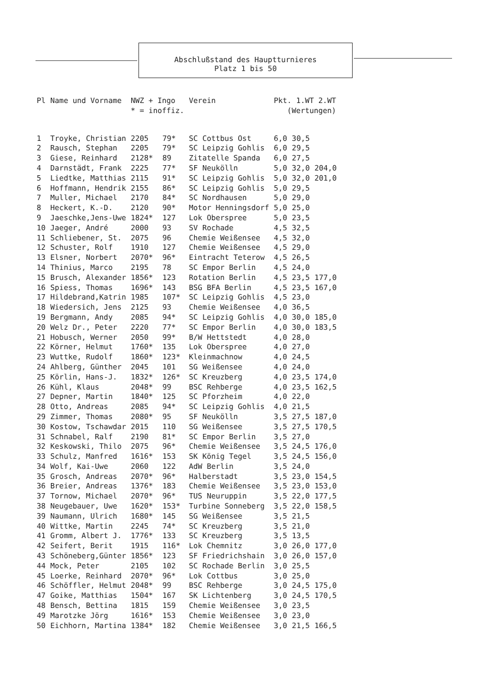Abschlußstand des Hauptturnieres
Platz 1 bis 50
| Pl | Name und Vorname | NWZ + Ingo * = inoffiz. | | Verein | Pkt. 1.WT 2.WT (Wertungen) | | |
| --- | --- | --- | --- | --- | --- | --- | --- |
| 1 | Troyke, Christian | 2205 | 79* | SC Cottbus Ost | 6,0 | 30,5 | |
| 2 | Rausch, Stephan | 2205 | 79* | SC Leipzig Gohlis | 6,0 | 29,5 | |
| 3 | Giese, Reinhard | 2128* | 89 | Zitatelle Spanda | 6,0 | 27,5 | |
| 4 | Darnstädt, Frank | 2225 | 77* | SF Neukölln | 5,0 | 32,0 | 204,0 |
| 5 | Liedtke, Matthias | 2115 | 91* | SC Leipzig Gohlis | 5,0 | 32,0 | 201,0 |
| 6 | Hoffmann, Hendrik | 2155 | 86* | SC Leipzig Gohlis | 5,0 | 29,5 | |
| 7 | Muller, Michael | 2170 | 84* | SC Nordhausen | 5,0 | 29,0 | |
| 8 | Heckert, K.-D. | 2120 | 90* | Motor Henningsdorf | 5,0 | 25,0 | |
| 9 | Jaeschke,Jens-Uwe | 1824* | 127 | Lok Oberspree | 5,0 | 23,5 | |
| 10 | Jaeger, André | 2000 | 93 | SV Rochade | 4,5 | 32,5 | |
| 11 | Schliebener, St. | 2075 | 96 | Chemie Weißensee | 4,5 | 32,0 | |
| 12 | Schuster, Rolf | 1910 | 127 | Chemie Weißensee | 4,5 | 29,0 | |
| 13 | Elsner, Norbert | 2070* | 96* | Eintracht Teterow | 4,5 | 26,5 | |
| 14 | Thinius, Marco | 2195 | 78 | SC Empor Berlin | 4,5 | 24,0 | |
| 15 | Brusch, Alexander | 1856* | 123 | Rotation Berlin | 4,5 | 23,5 | 177,0 |
| 16 | Spiess, Thomas | 1696* | 143 | BSG BFA Berlin | 4,5 | 23,5 | 167,0 |
| 17 | Hildebrand,Katrin | 1985 | 107* | SC Leipzig Gohlis | 4,5 | 23,0 | |
| 18 | Wiedersich, Jens | 2125 | 93 | Chemie Weißensee | 4,0 | 36,5 | |
| 19 | Bergmann, Andy | 2085 | 94* | SC Leipzig Gohlis | 4,0 | 30,0 | 185,0 |
| 20 | Welz Dr., Peter | 2220 | 77* | SC Empor Berlin | 4,0 | 30,0 | 183,5 |
| 21 | Hobusch, Werner | 2050 | 99* | B/W Hettstedt | 4,0 | 28,0 | |
| 22 | Körner, Helmut | 1760* | 135 | Lok Oberspree | 4,0 | 27,0 | |
| 23 | Wuttke, Rudolf | 1860* | 123* | Kleinmachnow | 4,0 | 24,5 | |
| 24 | Ahlberg, Günther | 2045 | 101 | SG Weißensee | 4,0 | 24,0 | |
| 25 | Körlin, Hans-J. | 1832* | 126* | SC Kreuzberg | 4,0 | 23,5 | 174,0 |
| 26 | Kühl, Klaus | 2048* | 99 | BSC Rehberge | 4,0 | 23,5 | 162,5 |
| 27 | Depner, Martin | 1840* | 125 | SC Pforzheim | 4,0 | 22,0 | |
| 28 | Otto, Andreas | 2085 | 94* | SC Leipzig Gohlis | 4,0 | 21,5 | |
| 29 | Zimmer, Thomas | 2080* | 95 | SF Neukölln | 3,5 | 27,5 | 187,0 |
| 30 | Kostow, Tschawdar | 2015 | 110 | SG Weißensee | 3,5 | 27,5 | 170,5 |
| 31 | Schnabel, Ralf | 2190 | 81* | SC Empor Berlin | 3,5 | 27,0 | |
| 32 | Keskowski, Thilo | 2075 | 96* | Chemie Weißensee | 3,5 | 24,5 | 176,0 |
| 33 | Schulz, Manfred | 1616* | 153 | SK König Tegel | 3,5 | 24,5 | 156,0 |
| 34 | Wolf, Kai-Uwe | 2060 | 122 | AdW Berlin | 3,5 | 24,0 | |
| 35 | Grosch, Andreas | 2070* | 96* | Halberstadt | 3,5 | 23,0 | 154,5 |
| 36 | Breier, Andreas | 1376* | 183 | Chemie Weißensee | 3,5 | 23,0 | 153,0 |
| 37 | Tornow, Michael | 2070* | 96* | TUS Neuruppin | 3,5 | 22,0 | 177,5 |
| 38 | Neugebauer, Uwe | 1620* | 153* | Turbine Sonneberg | 3,5 | 22,0 | 158,5 |
| 39 | Naumann, Ulrich | 1680* | 145 | SG Weißensee | 3,5 | 21,5 | |
| 40 | Wittke, Martin | 2245 | 74* | SC Kreuzberg | 3,5 | 21,0 | |
| 41 | Gromm, Albert J. | 1776* | 133 | SC Kreuzberg | 3,5 | 13,5 | |
| 42 | Seifert, Berit | 1915 | 116* | Lok Chemnitz | 3,0 | 26,0 | 177,0 |
| 43 | Schöneberg,Günter | 1856* | 123 | SF Friedrichshain | 3,0 | 26,0 | 157,0 |
| 44 | Mock, Peter | 2105 | 102 | SC Rochade Berlin | 3,0 | 25,5 | |
| 45 | Loerke, Reinhard | 2070* | 96* | Lok Cottbus | 3,0 | 25,0 | |
| 46 | Schöffler, Helmut | 2048* | 99 | BSC Rehberge | 3,0 | 24,5 | 175,0 |
| 47 | Goike, Matthias | 1504* | 167 | SK Lichtenberg | 3,0 | 24,5 | 170,5 |
| 48 | Bensch, Bettina | 1815 | 159 | Chemie Weißensee | 3,0 | 23,5 | |
| 49 | Marotzke Jörg | 1616* | 153 | Chemie Weißensee | 3,0 | 23,0 | |
| 50 | Eichhorn, Martina | 1384* | 182 | Chemie Weißensee | 3,0 | 21,5 | 166,5 |